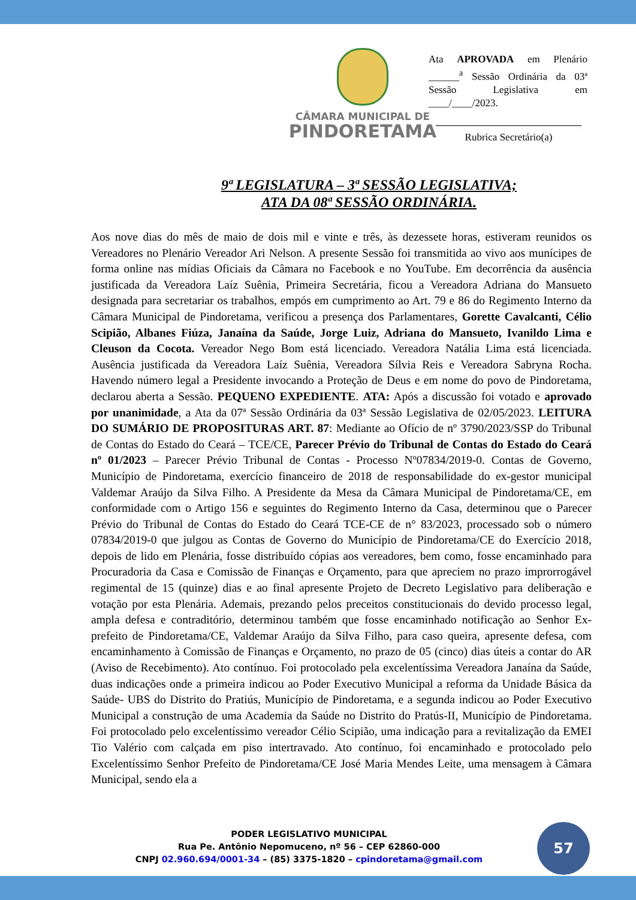CÂMARA MUNICIPAL DE
PINDORETAMA
Ata APROVADA em Plenário ______<sup>a</sup> Sessão Ordinária da 03ª Sessão Legislativa em ____/____/2023.
Rubrica Secretário(a)
9ª LEGISLATURA – 3ª SESSÃO LEGISLATIVA;
ATA DA 08ª SESSÃO ORDINÁRIA.
Aos nove dias do mês de maio de dois mil e vinte e três, às dezessete horas, estiveram reunidos os Vereadores no Plenário Vereador Ari Nelson. A presente Sessão foi transmitida ao vivo aos munícipes de forma online nas mídias Oficiais da Câmara no Facebook e no YouTube. Em decorrência da ausência justificada da Vereadora Laíz Suênia, Primeira Secretária, ficou a Vereadora Adriana do Mansueto designada para secretariar os trabalhos, empós em cumprimento ao Art. 79 e 86 do Regimento Interno da Câmara Municipal de Pindoretama, verificou a presença dos Parlamentares, Gorette Cavalcanti, Célio Scipião, Albanes Fiúza, Janaína da Saúde, Jorge Luiz, Adriana do Mansueto, Ivanildo Lima e Cleuson da Cocota. Vereador Nego Bom está licenciado. Vereadora Natália Lima está licenciada. Ausência justificada da Vereadora Laíz Suênia, Vereadora Sílvia Reis e Vereadora Sabryna Rocha. Havendo número legal a Presidente invocando a Proteção de Deus e em nome do povo de Pindoretama, declarou aberta a Sessão. PEQUENO EXPEDIENTE. ATA: Após a discussão foi votado e aprovado por unanimidade, a Ata da 07ª Sessão Ordinária da 03ª Sessão Legislativa de 02/05/2023. LEITURA DO SUMÁRIO DE PROPOSITURAS ART. 87: Mediante ao Ofício de nº 3790/2023/SSP do Tribunal de Contas do Estado do Ceará – TCE/CE, Parecer Prévio do Tribunal de Contas do Estado do Ceará nº 01/2023 – Parecer Prévio Tribunal de Contas - Processo Nº07834/2019-0. Contas de Governo, Município de Pindoretama, exercício financeiro de 2018 de responsabilidade do ex-gestor municipal Valdemar Araújo da Silva Filho. A Presidente da Mesa da Câmara Municipal de Pindoretama/CE, em conformidade com o Artigo 156 e seguintes do Regimento Interno da Casa, determinou que o Parecer Prévio do Tribunal de Contas do Estado do Ceará TCE-CE de n° 83/2023, processado sob o número 07834/2019-0 que julgou as Contas de Governo do Município de Pindoretama/CE do Exercício 2018, depois de lido em Plenária, fosse distribuído cópias aos vereadores, bem como, fosse encaminhado para Procuradoria da Casa e Comissão de Finanças e Orçamento, para que apreciem no prazo improrrogável regimental de 15 (quinze) dias e ao final apresente Projeto de Decreto Legislativo para deliberação e votação por esta Plenária. Ademais, prezando pelos preceitos constitucionais do devido processo legal, ampla defesa e contraditório, determinou também que fosse encaminhado notificação ao Senhor Ex-prefeito de Pindoretama/CE, Valdemar Araújo da Silva Filho, para caso queira, apresente defesa, com encaminhamento à Comissão de Finanças e Orçamento, no prazo de 05 (cinco) dias úteis a contar do AR (Aviso de Recebimento). Ato contínuo. Foi protocolado pela excelentíssima Vereadora Janaína da Saúde, duas indicações onde a primeira indicou ao Poder Executivo Municipal a reforma da Unidade Básica da Saúde- UBS do Distrito do Pratiús, Município de Pindoretama, e a segunda indicou ao Poder Executivo Municipal a construção de uma Academia da Saúde no Distrito do Pratús-II, Município de Pindoretama. Foi protocolado pelo excelentíssimo vereador Célio Scipião, uma indicação para a revitalização da EMEI Tio Valério com calçada em piso intertravado. Ato contínuo, foi encaminhado e protocolado pelo Excelentíssimo Senhor Prefeito de Pindoretama/CE José Maria Mendes Leite, uma mensagem à Câmara Municipal, sendo ela a
PODER LEGISLATIVO MUNICIPAL
Rua Pe. Antônio Nepomuceno, nº 56 – CEP 62860-000
CNPJ 02.960.694/0001-34 – (85) 3375-1820 – cpindoretama@gmail.com
57